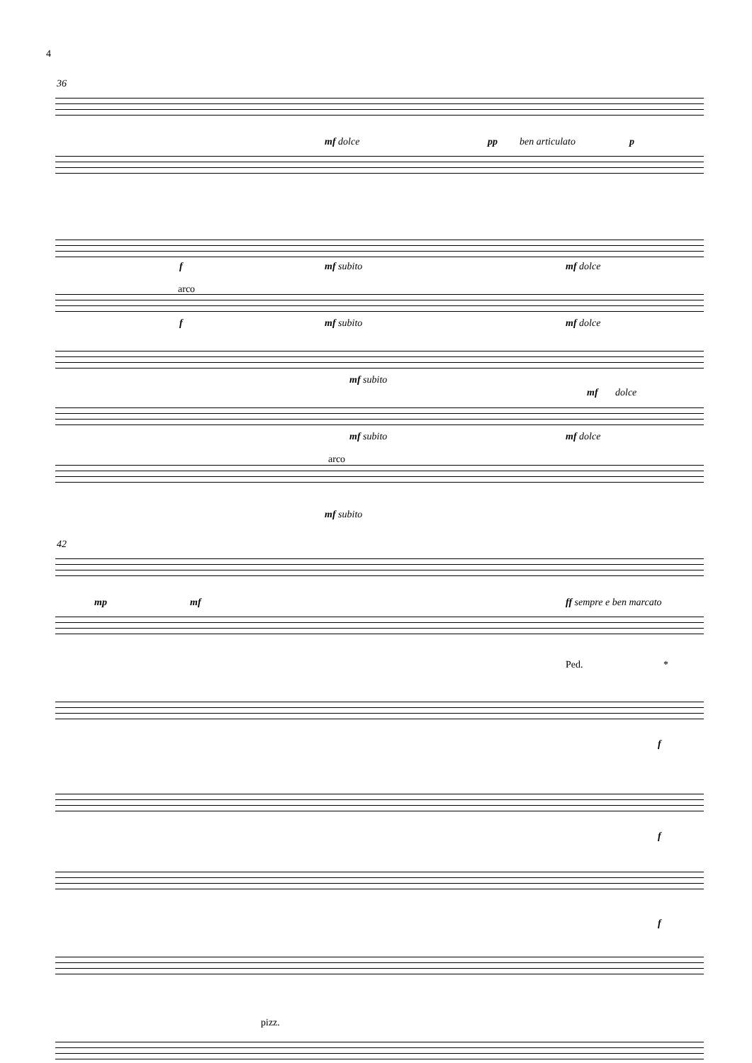4
36
mf dolce pp ben articulato p
f mf subito mf dolce
arco
f mf subito mf dolce
mf subito
mf dolce
mf subito mf dolce
arco
mf subito
42
mp mf ff sempre e ben marcato
Ped. *
f
f
f
pizz.